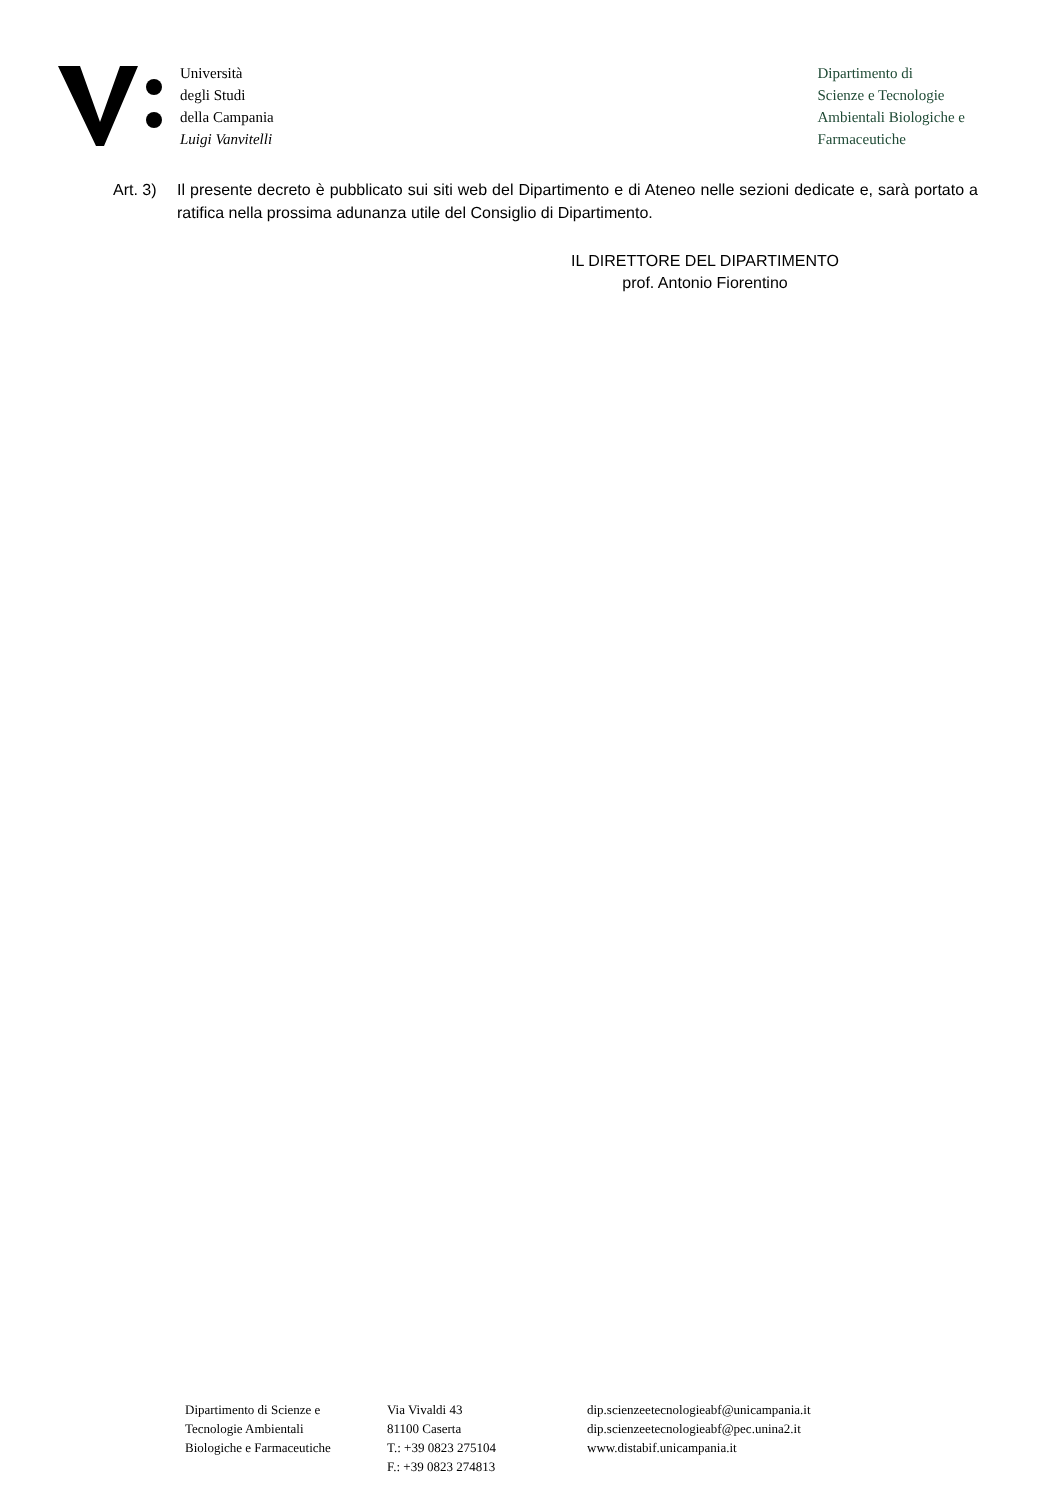Università
degli Studi
della Campania
Luigi Vanvitelli
Dipartimento di
Scienze e Tecnologie
Ambientali Biologiche e
Farmaceutiche
Art. 3)
Il presente decreto è pubblicato sui siti web del Dipartimento e di Ateneo nelle sezioni dedicate e, sarà portato a ratifica nella prossima adunanza utile del Consiglio di Dipartimento.
IL DIRETTORE DEL DIPARTIMENTO
prof. Antonio Fiorentino
Dipartimento di Scienze e
Tecnologie Ambientali
Biologiche e Farmaceutiche
Via Vivaldi 43
81100 Caserta
T.: +39 0823 275104
F.: +39 0823 274813
dip.scienzeetecnologieabf@unicampania.it
dip.scienzeetecnologieabf@pec.unina2.it
www.distabif.unicampania.it